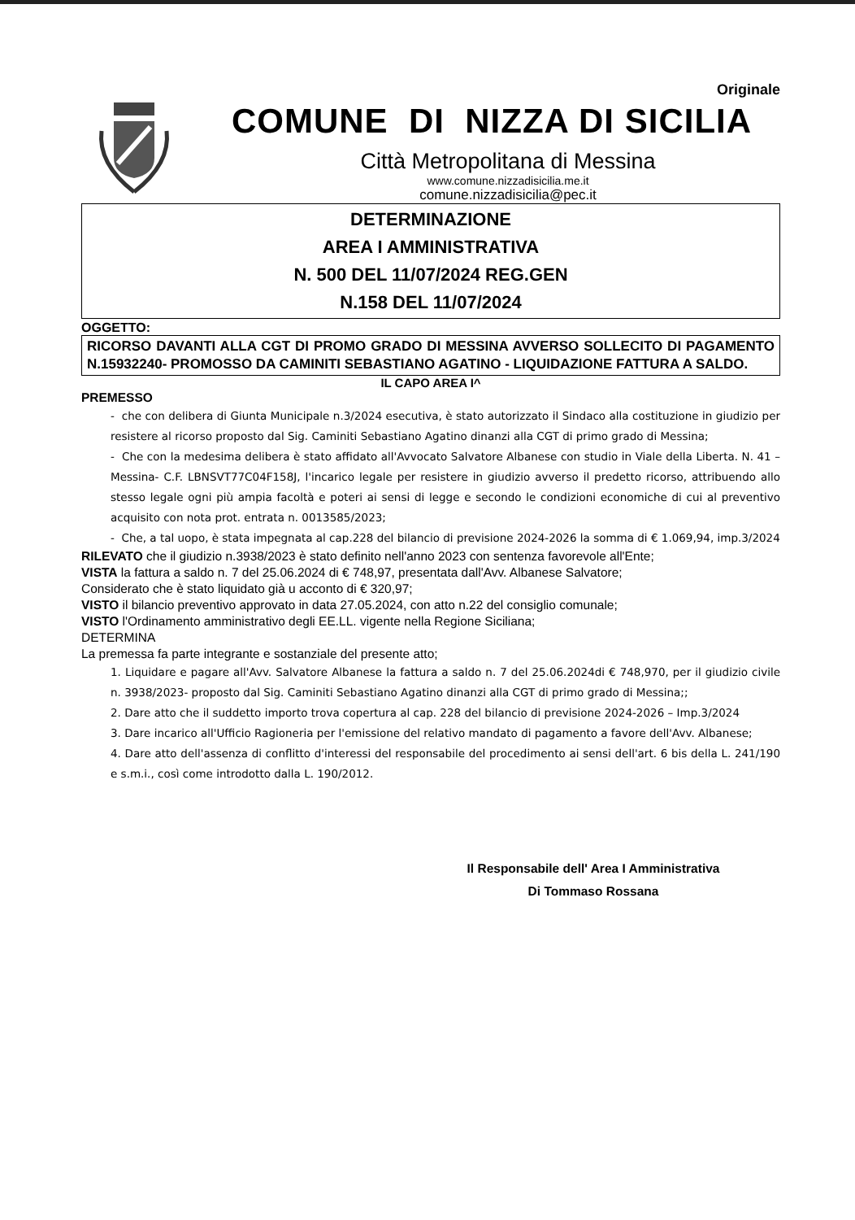Originale
COMUNE DI NIZZA DI SICILIA
Città Metropolitana di Messina
www.comune.nizzadisicilia.me.it
comune.nizzadisicilia@pec.it
DETERMINAZIONE
AREA I AMMINISTRATIVA
N. 500 DEL 11/07/2024 REG.GEN
N.158 DEL 11/07/2024
OGGETTO:
RICORSO DAVANTI ALLA CGT DI PROMO GRADO DI MESSINA AVVERSO SOLLECITO DI PAGAMENTO N.15932240- PROMOSSO DA CAMINITI SEBASTIANO AGATINO - LIQUIDAZIONE FATTURA A SALDO.
IL CAPO AREA I^
PREMESSO
- che con delibera di Giunta Municipale n.3/2024 esecutiva, è stato autorizzato il Sindaco alla costituzione in giudizio per resistere al ricorso proposto dal Sig. Caminiti Sebastiano Agatino dinanzi alla CGT di primo grado di Messina;
- Che con la medesima delibera è stato affidato all'Avvocato Salvatore Albanese con studio in Viale della Liberta. N. 41 – Messina- C.F. LBNSVT77C04F158J, l'incarico legale per resistere in giudizio avverso il predetto ricorso, attribuendo allo stesso legale ogni più ampia facoltà e poteri ai sensi di legge e secondo le condizioni economiche di cui al preventivo acquisito con nota prot. entrata n. 0013585/2023;
- Che, a tal uopo, è stata impegnata al cap.228 del bilancio di previsione 2024-2026 la somma di € 1.069,94, imp.3/2024
RILEVATO che il giudizio n.3938/2023 è stato definito nell'anno 2023 con sentenza favorevole all'Ente;
VISTA la fattura a saldo n. 7 del 25.06.2024 di € 748,97, presentata dall'Avv. Albanese Salvatore;
Considerato che è stato liquidato già u acconto di € 320,97;
VISTO il bilancio preventivo approvato in data 27.05.2024, con atto n.22 del consiglio comunale;
VISTO l'Ordinamento amministrativo degli EE.LL. vigente nella Regione Siciliana;
DETERMINA
La premessa fa parte integrante e sostanziale del presente atto;
1. Liquidare e pagare all'Avv. Salvatore Albanese la fattura a saldo n. 7 del 25.06.2024di € 748,970, per il giudizio civile n. 3938/2023- proposto dal Sig. Caminiti Sebastiano Agatino dinanzi alla CGT di primo grado di Messina;;
2. Dare atto che il suddetto importo trova copertura al cap. 228 del bilancio di previsione 2024-2026 – Imp.3/2024
3. Dare incarico all'Ufficio Ragioneria per l'emissione del relativo mandato di pagamento a favore dell'Avv. Albanese;
4. Dare atto dell'assenza di conflitto d'interessi del responsabile del procedimento ai sensi dell'art. 6 bis della L. 241/190 e s.m.i., così come introdotto dalla L. 190/2012.
Il Responsabile dell' Area I Amministrativa
Di Tommaso Rossana